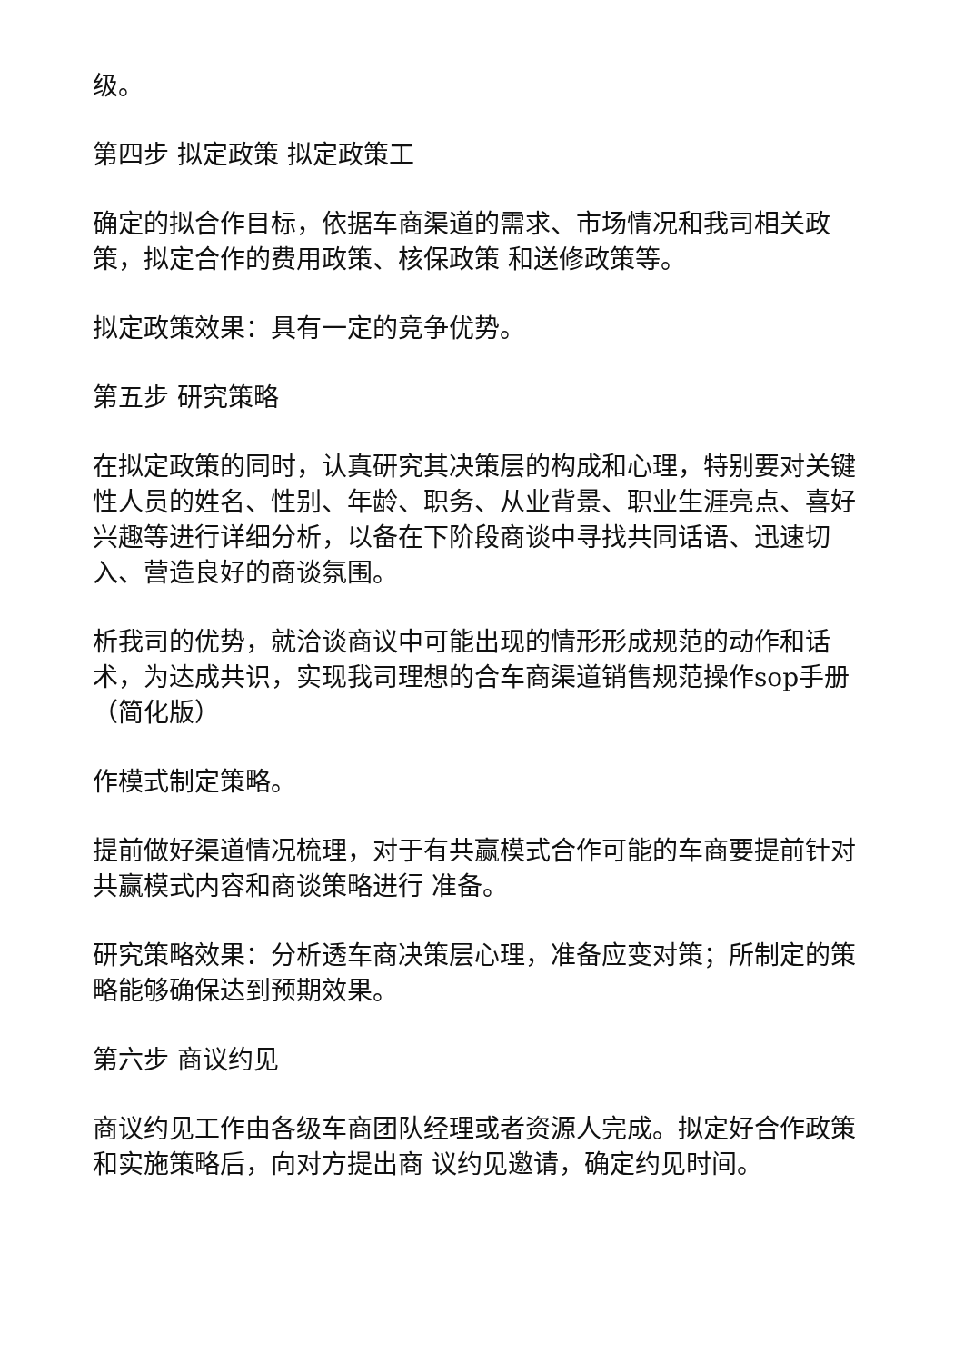级。
第四步 拟定政策 拟定政策工
确定的拟合作目标，依据车商渠道的需求、市场情况和我司相关政策，拟定合作的费用政策、核保政策 和送修政策等。
拟定政策效果：具有一定的竞争优势。
第五步 研究策略
在拟定政策的同时，认真研究其决策层的构成和心理，特别要对关键性人员的姓名、性别、年龄、职务、从业背景、职业生涯亮点、喜好兴趣等进行详细分析，以备在下阶段商谈中寻找共同话语、迅速切入、营造良好的商谈氛围。
析我司的优势，就洽谈商议中可能出现的情形形成规范的动作和话术，为达成共识，实现我司理想的合车商渠道销售规范操作sop手册（简化版）
作模式制定策略。
提前做好渠道情况梳理，对于有共赢模式合作可能的车商要提前针对共赢模式内容和商谈策略进行 准备。
研究策略效果：分析透车商决策层心理，准备应变对策；所制定的策略能够确保达到预期效果。
第六步 商议约见
商议约见工作由各级车商团队经理或者资源人完成。拟定好合作政策和实施策略后，向对方提出商 议约见邀请，确定约见时间。